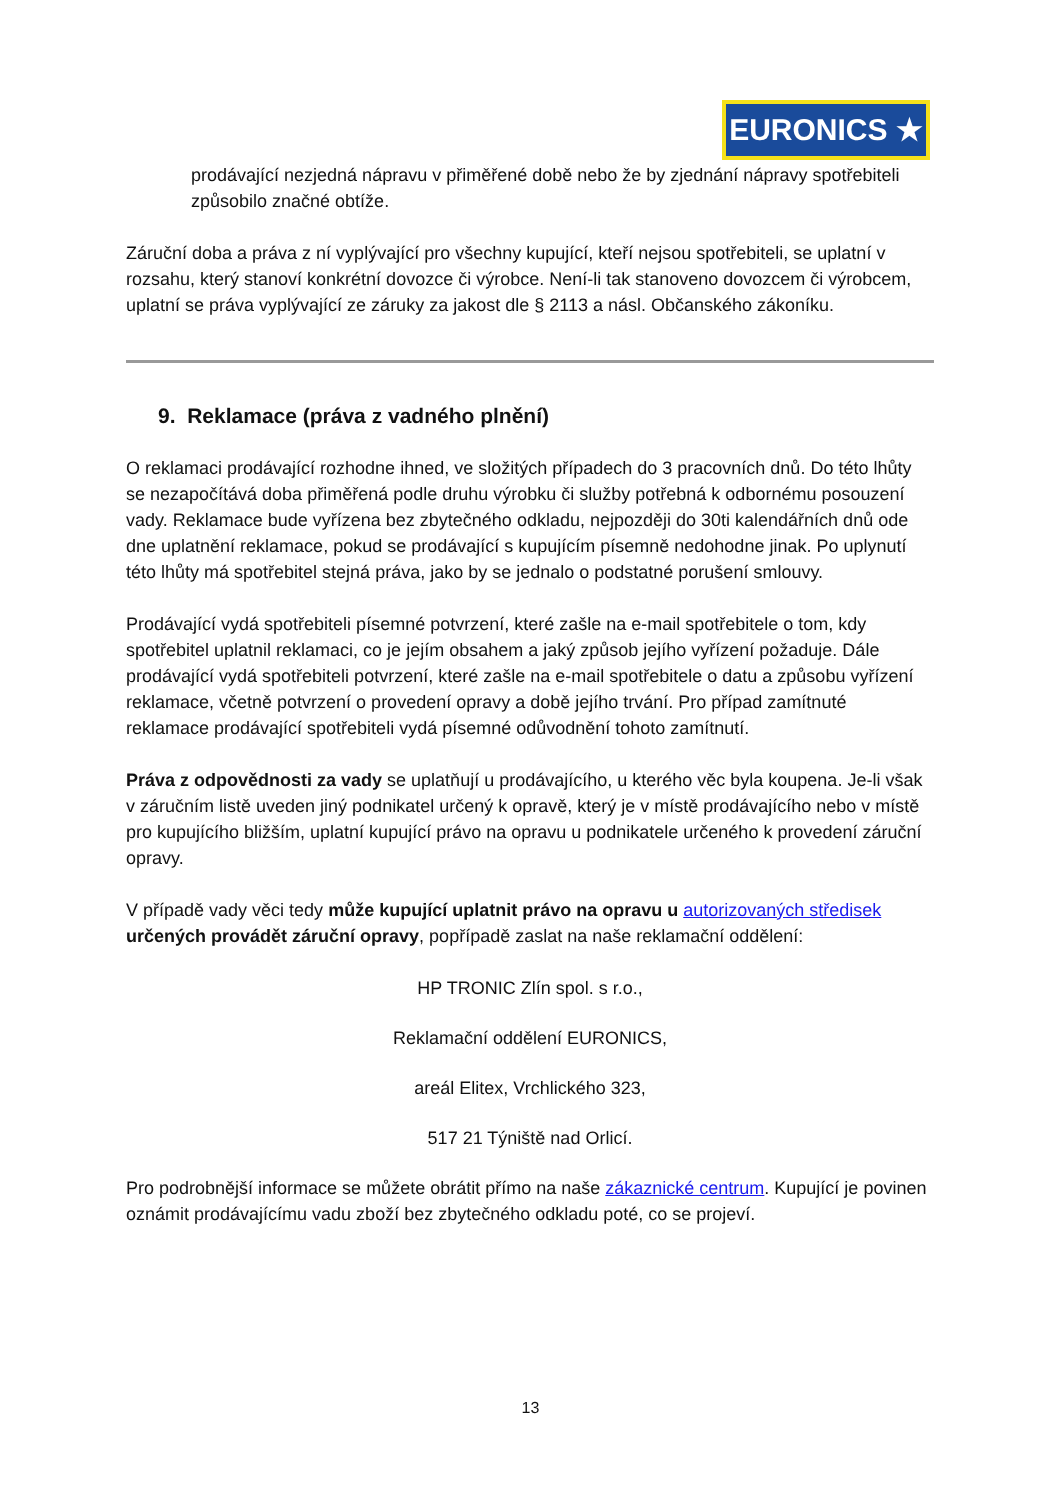EURONICS ★
prodávající nezjedná nápravu v přiměřené době nebo že by zjednání nápravy spotřebiteli způsobilo značné obtíže.
Záruční doba a práva z ní vyplývající pro všechny kupující, kteří nejsou spotřebiteli, se uplatní v rozsahu, který stanoví konkrétní dovozce či výrobce. Není-li tak stanoveno dovozcem či výrobcem, uplatní se práva vyplývající ze záruky za jakost dle § 2113 a násl. Občanského zákoníku.
9. Reklamace (práva z vadného plnění)
O reklamaci prodávající rozhodne ihned, ve složitých případech do 3 pracovních dnů. Do této lhůty se nezapočítává doba přiměřená podle druhu výrobku či služby potřebná k odbornému posouzení vady. Reklamace bude vyřízena bez zbytečného odkladu, nejpozději do 30ti kalendářních dnů ode dne uplatnění reklamace, pokud se prodávající s kupujícím písemně nedohodne jinak. Po uplynutí této lhůty má spotřebitel stejná práva, jako by se jednalo o podstatné porušení smlouvy.
Prodávající vydá spotřebiteli písemné potvrzení, které zašle na e-mail spotřebitele o tom, kdy spotřebitel uplatnil reklamaci, co je jejím obsahem a jaký způsob jejího vyřízení požaduje. Dále prodávající vydá spotřebiteli potvrzení, které zašle na e-mail spotřebitele o datu a způsobu vyřízení reklamace, včetně potvrzení o provedení opravy a době jejího trvání. Pro případ zamítnuté reklamace prodávající spotřebiteli vydá písemné odůvodnění tohoto zamítnutí.
Práva z odpovědnosti za vady se uplatňují u prodávajícího, u kterého věc byla koupena. Je-li však v záručním listě uveden jiný podnikatel určený k opravě, který je v místě prodávajícího nebo v místě pro kupujícího bližším, uplatní kupující právo na opravu u podnikatele určeného k provedení záruční opravy.
V případě vady věci tedy může kupující uplatnit právo na opravu u autorizovaných středisek určených provádět záruční opravy, popřípadě zaslat na naše reklamační oddělení:
HP TRONIC Zlín spol. s r.o.,
Reklamační oddělení EURONICS,
areál Elitex, Vrchlického 323,
517 21 Týniště nad Orlicí.
Pro podrobnější informace se můžete obrátit přímo na naše zákaznické centrum. Kupující je povinen oznámit prodávajícímu vadu zboží bez zbytečného odkladu poté, co se projeví.
13